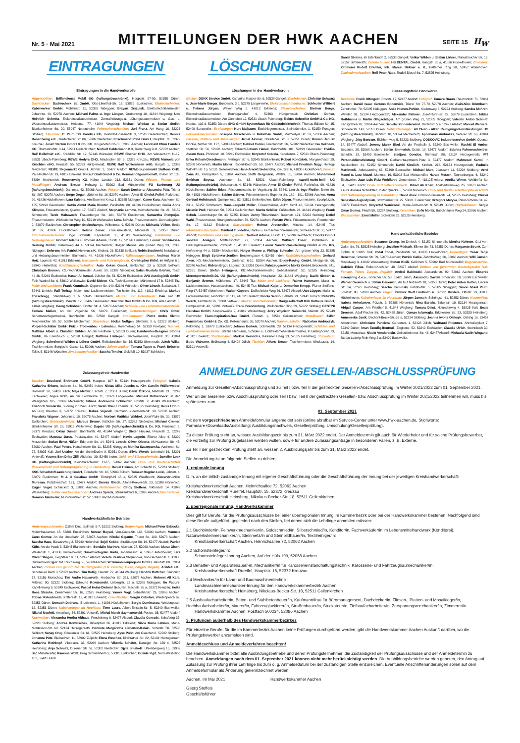Nr. 5 · Mai 2021
MITTEILUNGEN DER HWK AACHEN
SEITE 15 H<sub>W</sub>
EINTRAGUNGEN
Eintragungen in die Handwerksrolle
Augenoptiker: Brillendienst Mobil UG (haftungsbeschränkt), Hauptstr. 97-99, 52355 Düren; Dachdecker: Dachtechnik Sa GmbH, Otto-Lilienthal-Str. 12, 53879 Euskirchen; Elektrotechniker: Kabelwerker GmbH, Mühlenstr. 11, 52385 Nideggen; Brayan Orszulak, Elektrotechnikermeister, Johannstr. 40, 52078 Aachen; Michael Palms u. Ingo Lüngen, Grobenweg 10, 41844 Wegberg; Udo Heinrich Schmitz, Elektroinstallateurmeister, Zentralheizungs-u. Lüftungsbauermeister u. Gas- u. Wasserinstallateurmeister, Heiderstr. 77, 41844 Wegberg; Michael Widdau u. Stefan Stellet, Blankenheimer Str. 20, 53947 Nettersheim; Feinwerkmechaniker: Juri Franz, Am Hang 16, 52223 Stolberg; Fleischer: C. Plum Titz Handels KG, Heinrich-Gossen-Str. 3, 52511 Geilenkirchen; Dennis Rosenzweig e.K., Niederzierer Str. 86, 52382 Niederzier; Frischmarkt Prinz GmbH, Hauptstr. 71, 52372 Kreuzau; Josef Stenten GmbH & Co. KG, Krugenofen 62-70, 52066 Aachen; Leonhard Plum Handels KG, Thomashofstr. 8-14, 52511 Geilenkirchen; Norbert Geldermann KG, Roder Weg 9-11, 52072 Aachen; Ralf Bellefroid e.K., Krefelder Str. 12, 52146 Würselen; REWE Fischer OHG, Am Wasserturm 11-17, 52531 Übach-Palenberg; REWE Hodyra OHG, Maubacher Str. 9, 52372 Kreuzau; REWE Manuela von Krüchten oHG, Kreuzstr. 55, 52393 Hürtgenwald; REWE Ralf Wollersheim oHG, Burgstr. 1, 52399 Merzenich; REWE Regiemarkt GmbH, Jahnstr. 2, 52477 Alsdorf; REWE-Supermarkt Steffens OHG, Paul-Rütten-Str. 19, 41812 Erkelenz; R-Kauf Graß GmbH & Co. Kommanditgesellschaft, Kölner Str. 136, 53894 Mechernich; Rosenzweig KG, Kölner Landstr. 212, 52351 Düren; Fliesen-, Platten- und Mosaikleger: Andreas Breuer, Hohweg 1, 53902 Bad Münstereifel; FG Sanierung UG (haftungsbeschränkt), Dammstr. 43, 52066 Aachen; Friseur: Sarah Decker u. Alexandra Pütz, Trierer Str. 807, 52078 Aachen; Serge Dogan, Jülicher Str. 16, 52070 Aachen; Amer El Cheick Folfol, Parkhofstr. 99, 41836 Hückelhoven; Lara Kaletha, Am Eisernen Kreuz 1, 52385 Nideggen; Caner Kara, Aachener Str. 155, 52499 Baesweiler; Katrin Almut Maria Kleuter, Parkhofstr. 88, 41836 Hückelhoven; Guilia Anna Klimpke, Friseurmeisterin, Querstr. 17, 52477 Alsdorf; Stephanie Lemme, Hechelscheider Str. 21, 52152 Simmerath; Tarek Mahawech, Frauenberger Str. 104, 53879 Euskirchen; Samantha Pompejus, Friseurmeisterin, Wichtericher Weg 10, 53919 Weilerswist; Lena Schulz, Friseurmeisterin, Gertrudisgärten 2, 53879 Euskirchen; Christopher Strainchamps, Wilhelmstr. 9, 52349 Düren; Michaela Völker, Breite Str. 39, 41836 Hückelhoven; Helena Zeiser, Friseurmeisterin, Markusstr. 3, 52353 Düren; Informationstechniker: Ingo Schmitz, Kapellenstr. 35, 41849 Wassenberg; Installateur und Heizungsbauer: Norbert Adams u. Roman Adams, Rurstr. 17, 52396 Heimbach; Lorenz Sanitär-Gas-Heizung GmbH, Kiefernweg 44 a, 53894 Mechernich; Holger Menne, Am grünen Weg 23, 52385 Nideggen; Seferens Inh. Patrick Hennes e.K., Kirchstr. 26, 52538 Selfkant; Robin Steufmehl, Installateur- und Heizungsbauermeister, Blumenstr. 48, 41836 Hückelhoven; Kälteanlagenbauer: Andreas Martin Hotz, Lauerstr. 42, 41812 Erkelenz; Karosserie- und Fahrzeugbauer: Christopher Kirfel, Im Höfgen 6 a, 53940 Hellenthal; Kraftfahrzeugtechniker: Auto Koken GmbH, Selfkantstr. 23 a, 52538 Selfkant; Christoph Bremen, Kfz.-Technikermeister, Auestr. 58, 52382 Niederzier; Salah Mustafa Ibrahim, Talstr. 44-46, 52249 Eschweiler; Hasan Ali Ismael, Jülicher Str. 51, 52249 Eschweiler; JVG Autologistik GmbH, Felix-Wankel-Str. 6, 53919 Weilerswist; David Sieben, Kfz.-Technikermeister, Mühlenend 17 b, 52445 Titz; Maler und Lackierer: Frank Krumbach, Oppener Str. 140, 52146 Würselen; Oliver Lötsch, Barbarastr. 8, 52441 Linnich; Ralf Terhag, Maler- und Lackierermeister, Ten-holter Str. 112, 41812 Erkelenz; Markus Trieschnigg, Steinfeldweg 1 b, 53945 Blankenheim; Maurer und Betonbauer: Bau mV UG (haftungsbeschränkt), Maarstr. 12, 52499 Baesweiler; Brachter Bau GmbH & Co. KG, Alte Landstr. 3, 41844 Wegberg; Georg Schöbben, Dorffer Str. 4, 52076 Aachen; Schilder- und Lichtreklamehersteller: Tamara Maßen, An der Vogelrute 56, 53879 Euskirchen; Schornsteinfeger: Chris Ditter, Schornsteinfegermeister, Bahnhofstr. 101, 52538 Gangelt; Straßenbauer: Pierre Andre Klemp, Mechernicher Str. 52, 53894 Mechernich; Stuckateur: Niclas Neffgen, Stefanstr. 8 a, 52223 Stolberg; Vorpahl-Schilder GmbH Putz - Trockenbau - Lehmbau, Rommelweg 54, 52159 Roetgen; Tischler: Matthias Albert u. Christian Gülden, An der Festhalle 1, 52353 Düren; Handwerks-Designer Storms GmbH, Im Erlenbruch 2, 52538 Gangelt; Matthias Haßiepen, Tischlermeister, Hauptstr. 31, 41844 Wegberg; Schreinerei Wilden & Löhrer GmbH, Rollesbroicher Str. 15, 52152 Simmerath; Jakob Wilke, Tischlermeister, Bergische Gasse 11, 52066 Aachen; Zahntechniker: Tamara Tappe u. Frank Bröseler, Talstr. 5, 52146 Würselen; Zweiradmechaniker: Sascha Tendler, Goldfuß 10, 53937 Schleiden.
Zulassungsfreie Handwerke
Drucker: Druckerei Erdtmann GmbH, Hauptstr. 107 b, 52134 Herzogenrath; Fotograf: Isabella Katharina Erkens, Indener Str. 30, 52459 Inden; Niclas Mike Jacobs u. Kim Carolin Wüllenweber, Römerstr. 38, 52428 Jülich; Maja Mettler, Eschstr. 7, 52351 Düren; Deniz Özkoca, Martinstr. 21, 52249 Eschweiler; Joyce Poth, An der Lochmühle 11, 52379 Langerwehe; Michael Ruthenbeck, In den Weingärten 105, 52399 Merzenich; Tatiana Andreevna Schneider, Poststr. 2, 41849 Wassenberg; Friedrich Smolarski, Südweg 2, 52428 Jülich; Sarah Thiel, Urbanstr. 33, 52525 Heinsberg; Denis Unruh, An Burg Kreuzau 3, 52372 Kreuzau; Rabea Vojacek, Hermann-Sudermann-Str. 38, 52078 Aachen; Franziska Wagner, Johannstr. 10, 52078 Aachen; Norbert Matthias Waldorf, Josef-Ruhr-Str. 30, 53879 Euskirchen; Gebäudereiniger: Marcus Breuer, Kötticher Str. 27, 52382 Niederzier; Michael Cremer, Blankenheimer Str. 28, 53919 Weilerswist; Dapalo UG (haftungsbeschränkt) & Co. KG, Panzerstr. 2, 52372 Kreuzau; Oktay Duman, Bahnhofstr. 40, 41844 Wegberg; Dieter Heuser, Preyerstr. 2, 52249 Eschweiler; Mateusz Jurus, Pestalozzistr. 49, 52477 Alsdorf; Kevin Lagerin, Ellener Allee 4, 52399 Merzenich; Stefan Ernst Nüßer, Ederener Str. 14, 52441 Linnich; Oliver Olbertz, Alt-Haarener Str. 45, 52080 Aachen; Paul Peters, Harscheidter Str. 11, 52385 Nideggen; Monika Szczepanska, Aachener Str. 72, 53925 Kall; Juri Udalov, An der Schießruthe 8, 52351 Düren; Silvia Worch, Lehmkuhl 16, 52391 Vettweiß; Younes Ben Driss Zlifi, Altdorfstr. 39, 52459 Inden; Gold- und Silberschmiede: Juwelier Lock UG (haftungsbeschränkt), Kleinmarschierstr. 11-15, 52062 Aachen; Holz- und Bautenschützer (Mauerschutz und Holzimprägnierung in Gebäuden): Daniel Heinen, Am Schacht 15, 52223 Stolberg; KSG Schadstoff-sanierung GmbH, Floisdorfer Str. 18, 53909 Zülpich; Tomasz Bogdan Lecki, Jahnstr. 4, 53879 Euskirchen; M & G Galabau GmbH, Entenpfuhl 45 a, 52525 Waldfeucht; Alexandru-Nicu Muresan, Pützdrieschstr. 121, 52477 Alsdorf; Dennis Rösch, Alfons-Keever-Str. 23, 52388 Nörvenich; Eugen Vogel, Schlackstr. 3, 52080 Aachen; Maßschneider: Cindy Steffens, Viktoriastr. 14, 41849 Wassenberg; Sattler und Feintäschner: Andreas Sprack, Steinkaulplatz 6, 52076 Aachen; Wachszieher: Dominik Manheller, Münstereifeler Str. 52, 53902 Bad Münstereifel.
Handwerksähnliche Betriebe
Änderungsschneider: Özlem Dinc, Salmstr. 5-7, 52222 Stolberg; Boden-leger: Michael Peter Babucke, Münchhausenstr. 15, 53881 Euskirchen; Sercan Boyaci, Von-Coels-Str. 163, 52080 Aachen; Manuela Cano Gomez, An der Unterbahn 25, 52078 Aachen; Nikolai Gigante, Trierer Str. 180, 52078 Aachen; Sascha Haas, Bärwurzweg 2, 53940 Hellenthal; Sejdi Kobbe, Straßburger Str. 16, 52477 Alsdorf; Patrick Kühr, An der Hardt 3, 53945 Blankenheim; Sevdalin Marinov, Alsenstr. 27, 52068 Aachen; Murat Ölcen, Weidenstr. 1, 41836 Hückelhoven; Dumitru-Bogdan Radu, Johannesstr. 4, 52457 Aldenhoven; Lars Oliver Stiegen, Liegnitzer Str. 11, 52477 Alsdorf; Violeta Vasileva Stoyanova, Von-Dechen-Str. 1, 41836 Hückelhoven; Igor Tot, Reichsweg 55, 52068 Aachen; W³ Immobilienprojekte GmbH, Jakobstr. 80, 52064 Aachen; Einbau von genormten Baufertigteilen (z.B. Fenster, Türen, Zargen, Regale): ASANA e.K., Schönauer Bach 3, 52072 Aachen; Tim Bollig, Heerstr. 22, 41844 Wegberg; Hendrik Böttcher, Steindrich 17, 52156 Monschau; Tim Andre Hauswerth, Horbacher Str. 321, 52072 Aachen; Mehmet Ali Kara, Mittelstr. 90, 52222 Stolberg; Edmund Kowalewski, Liebergstr. 62 a, 52385 Nideggen; Ilie Padure, Kapellenweg 9, 52249 Eschweiler; Pascal Heinz-Dietmar Schuran, Bachstr. 26 a, 52372 Kreuzau; Heike Rosa Straube, Dremmener Str. 16, 52525 Heinsberg; Yannik Vogt, Sebastianstr. 29, 52066 Aachen; Tobias Vollenbroich, Kofferestr. 12, 41812 Erkelenz; Eisenflechter: Sergiu Cebotari, Weidenpesch 62, 52353 Düren; Demush Dobruna, Brucknerstr. 1, 41836 Hückelhoven; Sergiu Dumitrascu, Weidenpesch 62, 52353 Düren; Kabelverleger im Hochbau: Timo Laurs, Albert-Einstein-Str. 5, 52249 Eschweiler; Nikolai Neufeld, Amselweg 34, 52391 Vettweiß; Michal Marek Szymanowski, Poststr. 35, 52477 Alsdorf; Kosmetiker: Alexandra Hertha Althaus, Fenchelweg 6, 52477 Alsdorf; Claudia Conrads, Schafberg 37, 52223 Stolberg; Andrea Kowalschek, Birkenpfad 36, 41812 Erkelenz; Silvia Maria Lehnen, Maria-Montessori-Str. 69, 52134 Herzogenrath; Henriete Margaretha Lieberton-Kalalo, Schulstr. 50, 52538 Selfkant; Senay Oruç, Erkelenzer Str. 61, 52525 Heinsberg; Ayse Polat, Am Glasofen 8, 52222 Stolberg; Johanna Pütz, Bleibachstr. 11, 53909 Zülpich; Elena Reschke, Kirchrather Str. 82, 52134 Herzogenrath; Katharina Rothkopf, Viktoriastr. 33, 52066 Aachen; Viktoria Schäfer, Danziger Str. 139 c, 52525 Heinsberg; Anja Schmitz, Dürener Str. 52, 52382 Niederzier; Gjyla Smakolli, Uhlenbergweg 15, 53902 Bad Münstereifel; Ramona Wolff, Burg Schweinheim 2, 53881 Euskirchen; Güzide Yigit, Nord-West-Ring 101, 52428 Jülich.
LÖSCHUNGEN
Löschungen in der Handwerksrolle
Bäcker: DGKK Service GmbH, Katharina-Kasper-Str. 6, 52538 Gangelt; Dachdecker: Christian Schwarz u. Jean-Marie Berger, Bundesstr. 3 a, 52379 Langerwehe; Elektromaschinenbauer: Schleuter Willibert u. Tiskens Jürgen, Weyer Weg 8, 41812 Erkelenz; Elektrotechniker: Dietmar Bergs, Elektroinstallateurmeister, Benneganshof 4, 52393 Hürtgenwald; Christian Dohse, Elektroinstallateurmeister, Am Connefeld 12, 52531 Übach-Palenberg; Elektro Schoeller GmbH & Co. KG, Nordstr. 102 d, 52353 Düren; SHG GmbH Systemhaus für Gebäudeleittechnik, Thomas-Edison-Str. 15, 52499 Baesweiler; Estrichleger: Kurt Maibaum, Estrichlegermeister, Steinbüchelstr. 1, 52159 Roetgen; Feinwerkmechaniker: Josephs Maschinen- u. Metallbau GmbH, Malmedyer Str. 33, 52066 Aachen; Fliesen-, Platten- und Mosaikleger: Jamal Alomar, Dresdener Str. 3, 52351 Düren; Roman Janusz Borski, Nirmer Str. 127, 52080 Aachen; Gabriel Cornei, Friedlandstr. 26, 52382 Niederzier; Isa Gekhaev, Stettiner Str. 56, 52078 Aachen; Eduard-Johann Hanek, Bahnhofstr. 101, 52499 Baesweiler; Ovidiu-Avram Hoza, Phönixstr. 18, 52249 Eschweiler; Krzysztof Kobiela, Kapellenstr. 7, 52531 Übach-Palenberg; Erika Kölsch-Dreschmann, Freilinger Str. 6, 53945 Blankenheim; Robert Kondziola, Margarethastr. 29, 52388 Nörvenich; Martin Müller, Robert-Koch-Str. 58, 52477 Alsdorf; Michael Friedrich Nagy, Herzog-Wilhelm-Str. 15, 52511 Geilenkirchen; Hans-Arnold Sieberichs, Kreuzstr. 6, 41836 Hückelhoven; Friseur: Zana Ali, Karlsgraben 5, 52064 Aachen; Steffi Bergmann, Wallstr. 65, 52064 Aachen; Muhammed Emirhan Boyraz, Aachener Str. 63, 52531 Übach-Palenberg; capelli-molte-belli UG (haftungsbeschränkt), Schumanstr. 4, 52146 Würselen; Amer El Cheick Folfol, Parkhofstr. 99, 41836 Hückelhoven; Sabine Erkes, Friseurmeisterin, Im Vogelsang 28, 52441 Linnich; Ingo Fiedler, Breite Str. 39, 41836 Hückelhoven; Sabine Gärtner, Friseurmeisterin, Eupener Str. 189 - 191, 52066 Aachen; Anna Gertrud Hellebrandt, Quimperlestr. 82, 52511 Geilenkirchen; Edith Jöpen, Friseurmeisterin, Sportplatzstr. 23 a, 52152 Simmerath; Hans-Leopold Müller, Friseurmeister, Auf'm Schif 42, 52134 Herzogenrath; Melanie Prell, Heinestr. 50, 52511 Geilenkirchen; Marita Schiller, Fußbachstr. 24, 41844 Wegberg; Frank Schulz, Luxemburger Str. 43, 52351 Düren; Jenny Theunissen, Buschstr. 121, 52222 Stolberg; Detlef Wahl, Friseurmeister, Strangenhäuschen 36, 52070 Aachen; Renate Wels, Friseurmeisterin, Roermonder Str. 17, 41812 Erkelenz; Glasveredler: Helmut Aretzweiler, Mittelstr. 14, 52445 Titz; Informationstechniker: Manfred Tulodetzki, Radio- u. Fernsehtechnikermeister, Schlesisch Str. 35, 52477 Alsdorf; Installateur und Heizungsbauer: Norbert Adams, Rurstr. 17, 52396 Heimbach; Emonts GmbH sanitäre Anlagen, Matthiashofstr. 27, 52064 Aachen; Wilfried Esser, Installateur- u. Heizungsbauermeister, Pötzelstr. 1, 41812 Erkelenz; Lorenz Sanitär-Gas-Heizung GmbH & Co. KG, Kiefernweg 44 a, 53894 Mechernich; Holger Menne u. Phillipp Schnabel, Am grünen Weg 23, 52385 Nideggen; Birgit Sprünker-Joußen, Brockengasse 4, 52459 Inden; Kraftfahrzeugtechniker: Gerhard Aken, Kfz.-Mechanikermeister, Gartenstr. 6-10, 52064 Aachen; Enjoy-Racing GmbH, Metzgerstr. 66, 52070 Aachen; Ridvan Ergül, Lagerstr. 3, 52351 Düren; Fahrzeugservice Moritz GmbH, Brückenstr. 241, 52351 Düren; Stefan Helmgens, Kfz.-Mechanikermeister, Sebastianusstr. 52, 52525 Heinsberg; Motorsporttechnik-DL UG (haftungsbeschränkt), Hospitalstr. 22, 41844 Wegberg; David Sieben u. Benjamin Bremm, Mühlenend 17, 52445 Titz; Maler und Lackierer: Rainer Hartmann, Maler- u. Lackierermeister, Hasselsweilerstr. 49, 52445 Titz; Michael Kujat u. Domenico Knopp, Pfarrer-Steffens-Ring 67, 52457 Aldenhoven; Walter Küppers, Duffesheider Weg 46, 52477 Alsdorf; Uwe Lüpges, Maler- u. Lackierermeister, Tenholter Str. 112, 41812 Erkelenz; Nicola Serino, Bahnstr. 24, 52441 Linnich; Ralf-Otto Worch, Lehmkuhl 16, 52391 Vettweiß; Maurer und Betonbauer: Baugesellschaft Dirk Kutheus GmbH, Hampeschstr. 48, 52391 Vettweiß; Frank Brandenburg, Wallonischer Ring 29, 52222 Stolberg; GESTINI Hausbau GmbH, Kasparsweide 2, 41849 Wassenberg; Jerzy Wojciech Swiecicki, Steinstr. 35, 52249 Eschweiler; Team-Inspiration-Bau GmbH, Florastr. 1, 52511 Geilenkirchen; Metallbauer: Zeller Fensterbau GmbH & Co. KG, Kellershaustr. 36, 52078 Aachen; Raumausstatter: Radoslaw Andruczyk, Keltenring 1, 53879 Euskirchen; Johann Berkele, Schmiedstr. 28, 52134 Herzogenrath; Schilder- und Lichtreklamehersteller: Stefan Hermann, Schilder- u. Lichtreklameherstellermeister, In Bellinghoven 73, 41812 Erkelenz; Straßenbauer: Markus Heinrichs, Karkener Haag 13, 52525 Heinsberg; Stuckateur: Bodo Wahsner, Brühlsweg 4, 52428 Jülich; Tischler: Alfons Breuer, Tischlermeister, Nikolausstr. 14, 52391 Vettweiß;
Daniel Storms, Im Erlenbruch 2, 52538 Gangelt; Volker Wilden u. Stefan Löhrer, Rollesbroicher Str. 15, 52152 Simmerath; Zahntechniker: HS DENTAL GmbH, Haagstr. 35 a, 41836 Hückelhoven; Zimmerer: Zimmerei Rudolf Bremter, Inh. Marcel Birkner e. K., Patterner Ring 38, 52457 Aldenhoven; Zweiradmechaniker: Rolf-Peter Räde, Rudolf-Diesel-Str. 7, 52525 Heinsberg.
Zulassungsfreie Handwerke
Bestatter: Frank Offergeld, Poststr. 17, 52477 Alsdorf; Fotograf: Tamara Braun, Reumontstr. 71, 52064 Aachen; Daniel Isaac Carreno Bodensiek, Trierer Str. 77-79, 52078 Aachen; Alain-Nico Dörmbach, Zehnthofstr. 70, 52385 Nideggen; Anke Hienen-Pohlen, Kiefernweg 6, 52224 Stolberg; Sandra Mohren, Wefelen 91, 52134 Herzogenrath; Alexander Pallmer, Josef-Ruhr-Str. 22, 53879 Euskirchen; Niklas Rothhanns u. Martin Olligschläger, Am grünen Weg 21, 52385 Nideggen; Valentin Anton Schmitt, Karlsgraben 18, 52064 Aachen; Daniela Schneiderwind, Gartenstr. 5 a, 52477 Alsdorf; Manuel Werners, Schoellerstr. 141, 52351 Düren; Gebäudereiniger: All Clean - Alkan Reinigungsdienstleistungen UG (haftungsbeschränkt), Bahnstr. 10, 53894 Mechernich; Apolinaras Ambrazas, Venloer Str. 66, 41844 Wegberg; Jörg Bertram, Eichhornweg 5, 52222 Stolberg; COSKOVIC Industrieservice GmbH, Querstr. 14, 52477 Alsdorf; Jeremy Marek Ebel, An der Festhalle 8, 52249 Eschweiler; Rachid El Amine, Sedanstr. 38, 52068 Aachen; Stefan Emmerich, Oststr. 18, 52477 Alsdorf; Sabrina Fahnenschreiber, Schulstr. 19, 52499 Baesweiler; Sladjana Gondos, Römerstr. 80, 52134 Herzogenrath; IMT Personaldienstleistung GmbH, Gerhart-Hauptmann-Platz 3, 52477 Alsdorf; Mahmoud Karmi, In Steckenborn 44, 52152 Simmerath; David Kieslich, Kirchstr. 216, 52134 Herzogenrath; Radmila Martinoski, Adenauerring 63, 52499 Baesweiler; Michael Marx, Joaswerk 11, 52224 Stolberg; Arnd Mauel u. Lutz Mauel, Marktstr. 16, 53902 Bad Münstereifel; Harald Metzen, Tannenbergstr. 6, 52249 Eschweiler; Juan Luis Ruiz Wohlfahrt, Genenderstr. 7, 41812Erkelenz; Annika Winter, Welldorfer Str. 84, 52428 Jülich; Gold- und Silberschmiede: Kihad Ali Khan, Adalbertsteinweg 26, 52070 Aachen; Laura Alessia Schnitzler, In der Quecke 5, 52388 Nörvenich; Holz- und Bautenschützer (Mauerschutz und Holzimprägnierung in Gebäuden): David Aliev, Graf-von-Galen-Str. 94, 52525 Heinsberg; Oliwier Sebastian Augustyniak, Stotzheimer Str. 29, 53881 Euskirchen; Grzegorz Matyka, Peter-Simons-Str. 42, 53879 Euskirchen; Krzysztof Waniewski, Marie-Juchacz-Str. 9, 52349 Düren; Holzbildhauer: Sergio Omar Gomez, Fleuth 50, 52224 Stolberg; Keramiker: Sofie Moritz, Buschhäuser Weg 24, 52066 Aachen; Wachszieher: Ernst Möller, Schleiden 25, 52525 Heinsberg.
Handwerksähnliche Betriebe
Änderungsschneider: Susanne Crump, Im Dreieck 4, 52152 Simmerath; Monika Kohnen, Graf-von-Galen-Str. 76, 52525 Heinsberg; Jozefine Mödrath, Ellener Str. 73, 52353 Düren; Margarete Strunk, Zum Eichtal 8, 53925 Kall; Imdat Topal, Parkhofstr. 98, 41836 Hückelhoven; Bodenleger: Yasar Tanju Denemec, Sittarder Str. 39, 52078 Aachen; Patrick Galka, Zehnthofweg 36, 52068 Aachen; Willi Jansen, Mispelweg 3, 41849 Wassenberg; Stefan Kleiß, Gäßchen 5, 53902 Bad Münstereifel; Bügelanstalten: Gabriele Fibus, Robert-Koch-Str. 48, 52477 Alsdorf; Einbau von genormten Baufertigteilen (z.B. Fenster, Türen, Zargen, Regale): Andrei Babinszki, Alexanderstr. 99, 52062 Aachen; Ekspres Inzenjering d.o.o., Linnicher Str. 53, 52428 Jülich; Alexandru Gavrila, Phönixstr. 18, 52249 Eschweiler; Werner Geuenich u. Stefan Geuenich, An Gut Nazareth 18, 52353 Düren; Peter Anton Holten, Liecker Str. 14, 52525 Heinsberg; Sascha Kaminski, Bahnhofstr. 5, 52385 Nideggen; Simon Mikel Plum, Josefstr. 88, 52080 Aachen; Fuger: Yannick Wolf Lindholm u. Simon Küsters, Ottostr. 23, 41836 Hückelhoven; Kabelverleger im Hochbau: Jürgen Jarosch, Behringstr. 61, 52353 Düren; Kosmetiker: Izabela Awierianow, Pützstr. 2, 52388 Nörvenich; Nina Bartels, Birkenstr. 19, 52134 Herzogenrath; Abigail Casper, Am Friedhof 8, 41844 Wegberg; Tamara Deist, Holunderweg 4, 53925 Kall; Beate Dreesen, Adolf-Fischer-Str. 42, 52428 Jülich; Gamze Islamoglu, Erkelenzer Str. 23, 52525 Heinsberg; Annemieke Janik, Dechant-Brock-Str. 65 a, 52224 Stolberg; Joanna Iwona Oleksyk, Ostring 16, 52457 Aldenhoven; Christiane Panciera, Gereonstr. 1, 52428 Jülich; Waltraud Ploennes, Ahrweilerplatz 7, 52349 Düren; Iman Taoufiq-Boutouil, Zieglerstr. 52, 52249 Eschweiler; Claudia Ulrich, Steinrötsch 30, 52156 Monschau; Nicole Vonderstein, Geilenkirchener Str. 46, 52477Alsdorf; Michaela Nadin Wiegand, Stefan-Ludwig-Roth-Weg 2 a, 52499 Baesweiler.
ANMELDUNG ZUR GESELLEN-/ABSCHLUSSPRÜFUNG
Anmeldung zur Gesellen-/Abschlussprüfung und zu Teil I bzw. Teil II der gestreckten Gesellen-/Abschlussprüfung im Winter 2021/2022 zum 01. September 2021.
Wer an der Gesellen- bzw. Abschlussprüfung oder Teil I bzw. Teil II der gestreckten Gesellen- bzw. Abschlussprüfung im Winter 2021/2022 teilnehmen will, muss bis spätestens zum
01. September 2021
mit dem vorgeschriebenen Anmeldeformular angemeldet sein (online abrufbar im Service-Center unter www.hwk-aachen.de, Stichworte: Formulare+Downloads/Ausbildung: Ausbildungsnachweis, Gesellenprüfung, Umschulung/Gesellenprüfung).
Zu dieser Prüfung steht an, wessen Ausbildungszeit bis zum 31. März 2022 endet. Der Anmeldetermin gilt auch für Wiederholer und für solche Prüfungsbewerber, die vorzeitig zur Prüfung zugelassen werden wollen, sowie für andere Zulassungsanträge in besonderen Fällen, z. B. Externe.
Zu Teil I der gestreckten Prüfung steht an, wessen 2. Ausbildungsjahr bis zum 31. März 2022 endet.
Die Anmeldung ist an folgende Stellen zu richten:
1. regionale Innung
D. h. an die örtlich zuständige Innung mit eigener Geschäftsführung oder die Geschäftsführung der Innung bei der jeweiligen Kreishandwerkerschaft:
Kreishandwerkerschaft Aachen, Heinrichsallee 72, 52062 Aachen
Kreishandwerkerschaft Rureifel, Hauptstr. 15, 52372 Kreuzau
Kreishandwerkerschaft Heinsberg, Nikolaus-Becker-Str. 18, 52511 Geilenkirchen
2. überregionale Innung, Handwerkskammer
Dies gilt für Berufe, für die Prüfungsausschüsse bei einer überregionalen Innung im Kammerbezirk oder bei der Handwerkskammer bestehen. Nachfolgend sind diese Berufe aufgeführt, gegliedert nach den Stellen, bei denen sich die Lehrlinge anmelden müssen:
2.1 Buchbinder/in, Feinwerkmechaniker/in, Goldschmied/in, Silberschmied/in, Konditor/in, Fachverkäufer/in im Lebensmittelhandwerk (Konditorei), Naturwerksteinmechaniker/in, Steinmetz/in und Steinbildhauer/in, Textilreiniger/in:
Kreishandwerkerschaft Aachen, Heinrichsallee 72, 52062 Aachen
2.2 Schornsteinfeger/in:
Schornsteinfeger-Innung Aachen, Auf der Hüls 199, 52068 Aachen
2.3 Behälter- und Apparatebauer/-in, Mechaniker/in für Karosserieinstandhaltungstechnik, Karosserie- und Fahrzeugbaumechaniker/in:
Kreishandwerkerschaft Rureifel, Hauptstr. 15, 52372 Kreuzau
2.4 Mechaniker/in für Land- und Baumaschinentechnik:
Landmaschinenmechaniker-Innung für den Handwerkskammerbezirk Aachen,
Kreishandwerkerschaft Heinsberg, Nikolaus-Becker-Str. 18, 52511 Geilenkirchen
2.5 Ausbaufacharbeiter/in, Beton- und Stahlbetonbauer/in, Kaufmann/frau für Büromanagement, Dachdecker/in, Fliesen-, Platten- und Mosaikleger/in, Hochbaufacharbeiter/in, Maurer/in, Fahrzeuglackierer/in, Straßenbauer/in, Stuckateur/in, Tiefbaufacharbeiter/in, Zerspanungsmechaniker/in, Zimmerer/in
Handwerkskammer Aachen, Postfach 500234, 52086 Aachen
3. Prüfungen außerhalb des Handwerkskammerbezirkes
Für einzelne Berufe, für die im Kammerbezirk Aachen keine Prüfungen durchgeführt werden, gibt die Handwerkskammer Aachen Auskunft darüber, wo die Prüfungsbewerber anzumelden sind.
Anmeldeschluss und Anmeldeverfahren beachten!
Die Handwerkskammer bittet alle Ausbildungsbetriebe und deren Prüfungsteilnehmer, die Zuständigkeit der Prüfungsausschüsse und der Anmeldetermin zu beachten. Anmeldungen nach dem 01. September 2021 können nicht mehr berücksichtigt werden. Die Ausbildungsbetriebe werden gebeten, den Antrag auf Zulassung zur Prüfung ihrer Lehrlinge bis zum o. g. Anmeldedatum bei der zuständigen Stelle einzureichen. Eventuelle Anschriftenänderungen sollen auf dem Anmeldeformular als Änderung gekennzeichnet werden.
Aachen, im Mai 2021 Handwerkskammer Aachen
Georg Stoffels
Geschäftsführer